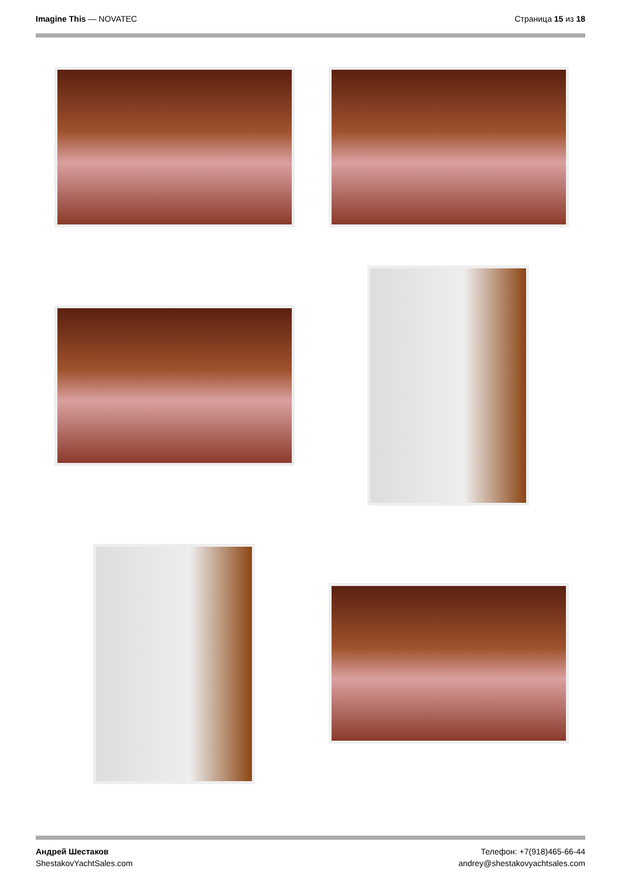Imagine This — NOVATEC Страница 15 из 18
Андрей Шестаков
ShestakovYachtSales.com
Телефон: +7(918)465-66-44
andrey@shestakovyachtsales.com